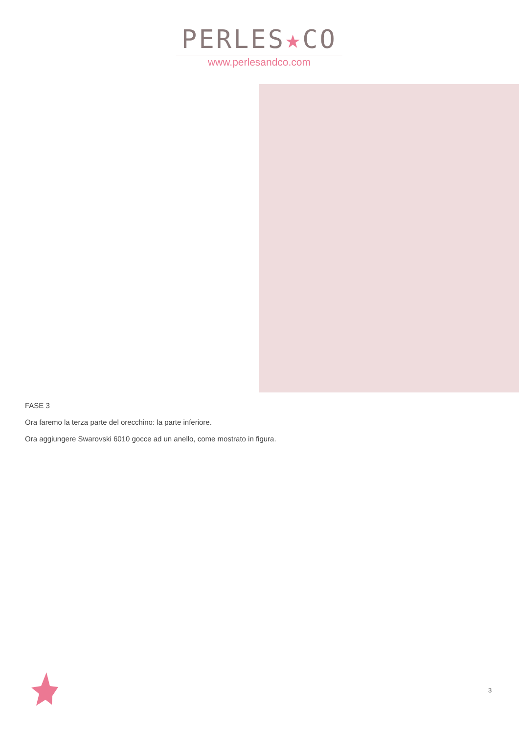PERLES★CO
www.perlesandco.com
FASE 3
Ora faremo la terza parte del orecchino: la parte inferiore.
Ora aggiungere Swarovski 6010 gocce ad un anello, come mostrato in figura.
3